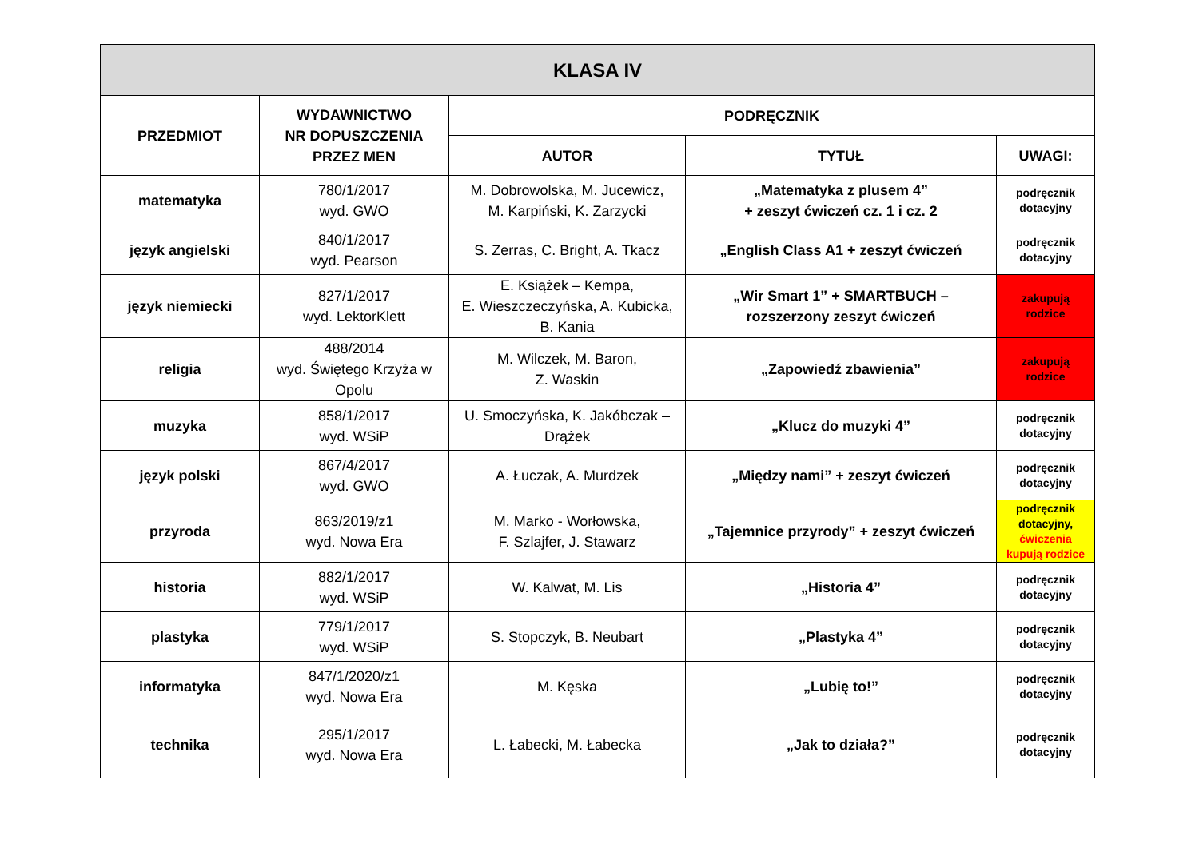| KLASA IV | | | | |
| --- | --- | --- | --- | --- |
| PRZEDMIOT | WYDAWNICTWO NR DOPUSZCZENIA PRZEZ MEN | PODRĘCZNIK | | |
| | | AUTOR | TYTUŁ | UWAGI: |
| matematyka | 780/1/2017 wyd. GWO | M. Dobrowolska, M. Jucewicz, M. Karpiński, K. Zarzycki | „Matematyka z plusem 4” + zeszyt ćwiczeń cz. 1 i cz. 2 | podręcznik dotacyjny |
| język angielski | 840/1/2017 wyd. Pearson | S. Zerras, C. Bright, A. Tkacz | „English Class A1 + zeszyt ćwiczeń | podręcznik dotacyjny |
| język niemiecki | 827/1/2017 wyd. LektorKlett | E. Książek – Kempa, E. Wieszczeczyńska, A. Kubicka, B. Kania | „Wir Smart 1” + SMARTBUCH – rozszerzony zeszyt ćwiczeń | zakupują rodzice |
| religia | 488/2014 wyd. Świętego Krzyża w Opolu | M. Wilczek, M. Baron, Z. Waskin | „Zapowiedź zbawienia” | zakupują rodzice |
| muzyka | 858/1/2017 wyd. WSiP | U. Smoczyńska, K. Jakóbczak – Drążek | „Klucz do muzyki 4” | podręcznik dotacyjny |
| język polski | 867/4/2017 wyd. GWO | A. Łuczak, A. Murdzek | „Między nami” + zeszyt ćwiczeń | podręcznik dotacyjny |
| przyroda | 863/2019/z1 wyd. Nowa Era | M. Marko - Worłowska, F. Szlajfer, J. Stawarz | „Tajemnice przyrody” + zeszyt ćwiczeń | podręcznik dotacyjny, ćwiczenia kupują rodzice |
| historia | 882/1/2017 wyd. WSiP | W. Kalwat, M. Lis | „Historia 4” | podręcznik dotacyjny |
| plastyka | 779/1/2017 wyd. WSiP | S. Stopczyk, B. Neubart | „Plastyka 4” | podręcznik dotacyjny |
| informatyka | 847/1/2020/z1 wyd. Nowa Era | M. Kęska | „Lubię to!” | podręcznik dotacyjny |
| technika | 295/1/2017 wyd. Nowa Era | L. Łabecki, M. Łabecka | „Jak to działa?” | podręcznik dotacyjny |